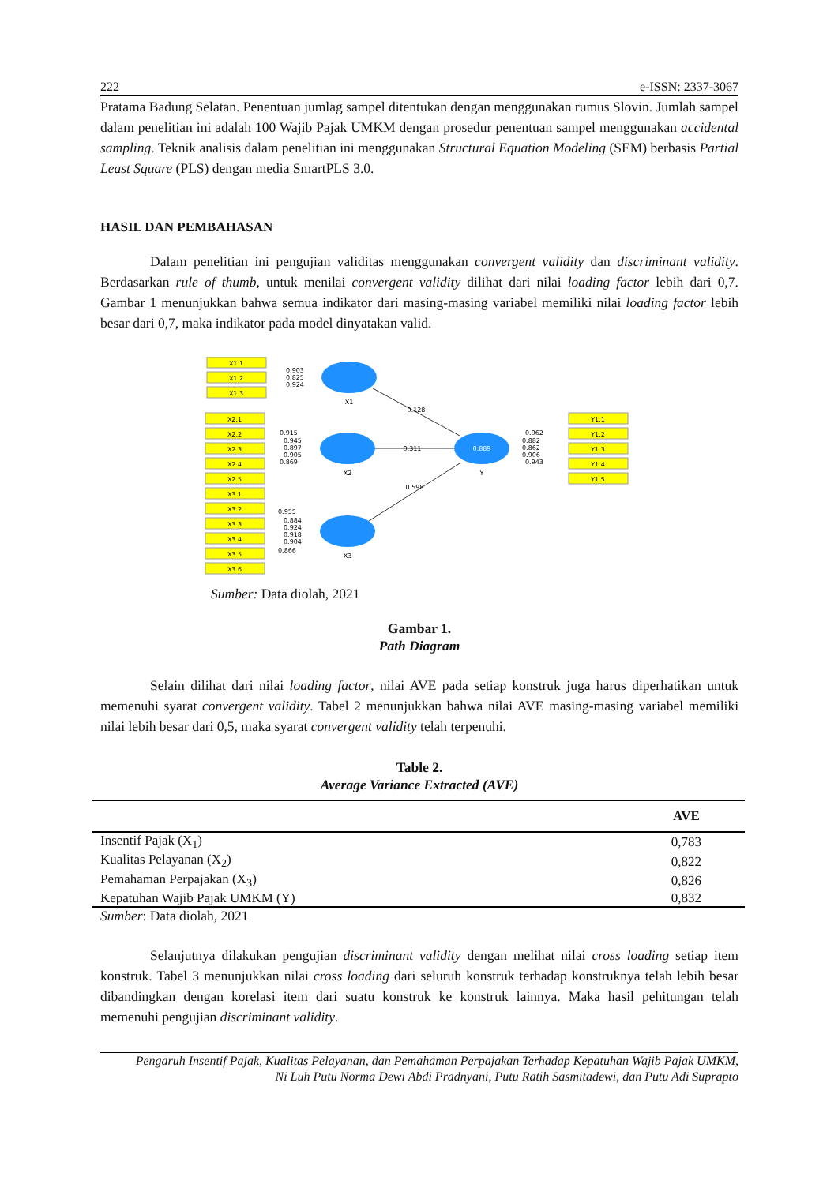222 e-ISSN: 2337-3067
Pratama Badung Selatan. Penentuan jumlag sampel ditentukan dengan menggunakan rumus Slovin. Jumlah sampel dalam penelitian ini adalah 100 Wajib Pajak UMKM dengan prosedur penentuan sampel menggunakan accidental sampling. Teknik analisis dalam penelitian ini menggunakan Structural Equation Modeling (SEM) berbasis Partial Least Square (PLS) dengan media SmartPLS 3.0.
HASIL DAN PEMBAHASAN
Dalam penelitian ini pengujian validitas menggunakan convergent validity dan discriminant validity. Berdasarkan rule of thumb, untuk menilai convergent validity dilihat dari nilai loading factor lebih dari 0,7. Gambar 1 menunjukkan bahwa semua indikator dari masing-masing variabel memiliki nilai loading factor lebih besar dari 0,7, maka indikator pada model dinyatakan valid.
X1.1
X1.2
X1.3
X2.1
X2.2
X2.3
X2.4
X2.5
X3.1
X3.2
X3.3
X3.4
X3.5
X3.6
Y1.1
Y1.2
Y1.3
Y1.4
Y1.5
X1
X2
X3
Y
0.889
0.128
0.311
0.598
0.903
0.825
0.924
0.915
0.945
0.897
0.905
0.869
0.955
0.884
0.924
0.918
0.904
0.866
0.962
0.882
0.862
0.906
0.943
Sumber: Data diolah, 2021
Gambar 1.
Path Diagram
Selain dilihat dari nilai loading factor, nilai AVE pada setiap konstruk juga harus diperhatikan untuk memenuhi syarat convergent validity. Tabel 2 menunjukkan bahwa nilai AVE masing-masing variabel memiliki nilai lebih besar dari 0,5, maka syarat convergent validity telah terpenuhi.
Table 2.
Average Variance Extracted (AVE)
| | AVE |
| --- | --- |
| Insentif Pajak (X<sub>1</sub>) | 0,783 |
| Kualitas Pelayanan (X<sub>2</sub>) | 0,822 |
| Pemahaman Perpajakan (X<sub>3</sub>) | 0,826 |
| Kepatuhan Wajib Pajak UMKM (Y) | 0,832 |
Sumber: Data diolah, 2021
Selanjutnya dilakukan pengujian discriminant validity dengan melihat nilai cross loading setiap item konstruk. Tabel 3 menunjukkan nilai cross loading dari seluruh konstruk terhadap konstruknya telah lebih besar dibandingkan dengan korelasi item dari suatu konstruk ke konstruk lainnya. Maka hasil pehitungan telah memenuhi pengujian discriminant validity.
Pengaruh Insentif Pajak, Kualitas Pelayanan, dan Pemahaman Perpajakan Terhadap Kepatuhan Wajib Pajak UMKM,
Ni Luh Putu Norma Dewi Abdi Pradnyani, Putu Ratih Sasmitadewi, dan Putu Adi Suprapto